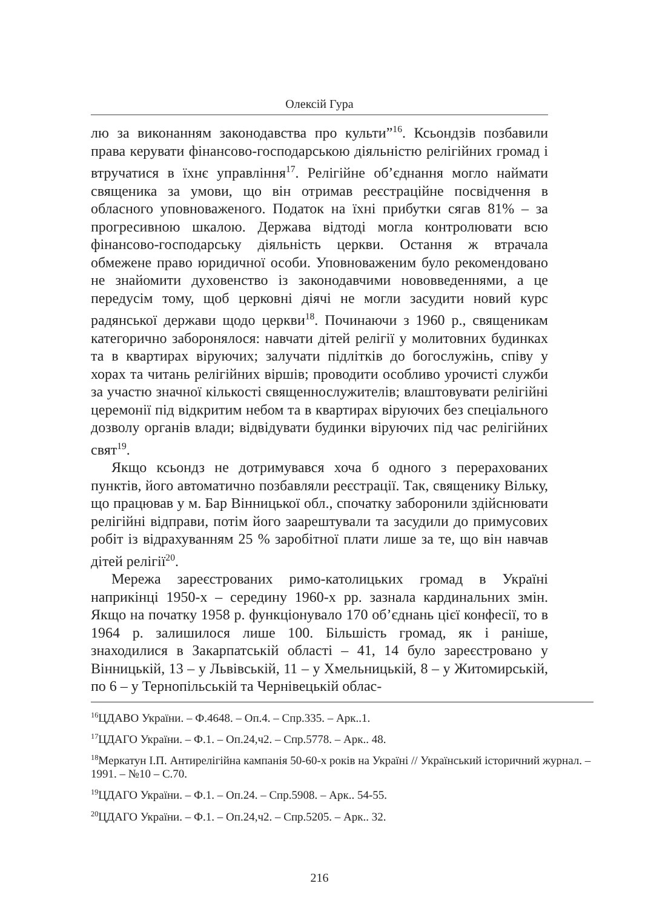Олексій Гура
лю за виконанням законодавства про культи”<sup>16</sup>. Ксьондзів позбавили права керувати фінансово-господарською діяльністю релігійних громад і втручатися в їхнє управління<sup>17</sup>. Релігійне об’єднання могло наймати священика за умови, що він отримав реєстраційне посвідчення в обласного уповноваженого. Податок на їхні прибутки сягав 81% – за прогресивною шкалою. Держава відтоді могла контролювати всю фінансово-господарську діяльність церкви. Остання ж втрачала обмежене право юридичної особи. Уповноваженим було рекомендовано не знайомити духовенство із законодавчими нововведеннями, а це передусім тому, щоб церковні діячі не могли засудити новий курс радянської держави щодо церкви<sup>18</sup>. Починаючи з 1960 р., священикам категорично заборонялося: навчати дітей релігії у молитовних будинках та в квартирах віруючих; залучати підлітків до богослужінь, співу у хорах та читань релігійних віршів; проводити особливо урочисті служби за участю значної кількості священнослужителів; влаштовувати релігійні церемонії під відкритим небом та в квартирах віруючих без спеціального дозволу органів влади; відвідувати будинки віруючих під час релігійних свят<sup>19</sup>.
Якщо ксьондз не дотримувався хоча б одного з перерахованих пунктів, його автоматично позбавляли реєстрації. Так, священику Вільку, що працював у м. Бар Вінницької обл., спочатку заборонили здійснювати релігійні відправи, потім його заарештували та засудили до примусових робіт із відрахуванням 25 % заробітної плати лише за те, що він навчав дітей релігії<sup>20</sup>.
Мережа зареєстрованих римо-католицьких громад в Україні наприкінці 1950-х – середину 1960-х рр. зазнала кардинальних змін. Якщо на початку 1958 р. функціонувало 170 об’єднань цієї конфесії, то в 1964 р. залишилося лише 100. Більшість громад, як і раніше, знаходилися в Закарпатській області – 41, 14 було зареєстровано у Вінницькій, 13 – у Львівській, 11 – у Хмельницькій, 8 – у Житомирській, по 6 – у Тернопільській та Чернівецькій облас-
<sup>16</sup> ЦДАВО України. – Ф.4648. – Оп.4. – Спр.335. – Арк..1.
<sup>17</sup> ЦДАГО України. – Ф.1. – Оп.24,ч2. – Спр.5778. – Арк.. 48.
<sup>18</sup> Меркатун І.П. Антирелігійна кампанія 50-60-х років на Україні // Український історичний журнал. – 1991. – №10 – С.70.
<sup>19</sup> ЦДАГО України. – Ф.1. – Оп.24. – Спр.5908. – Арк.. 54-55.
<sup>20</sup> ЦДАГО України. – Ф.1. – Оп.24,ч2. – Спр.5205. – Арк.. 32.
216